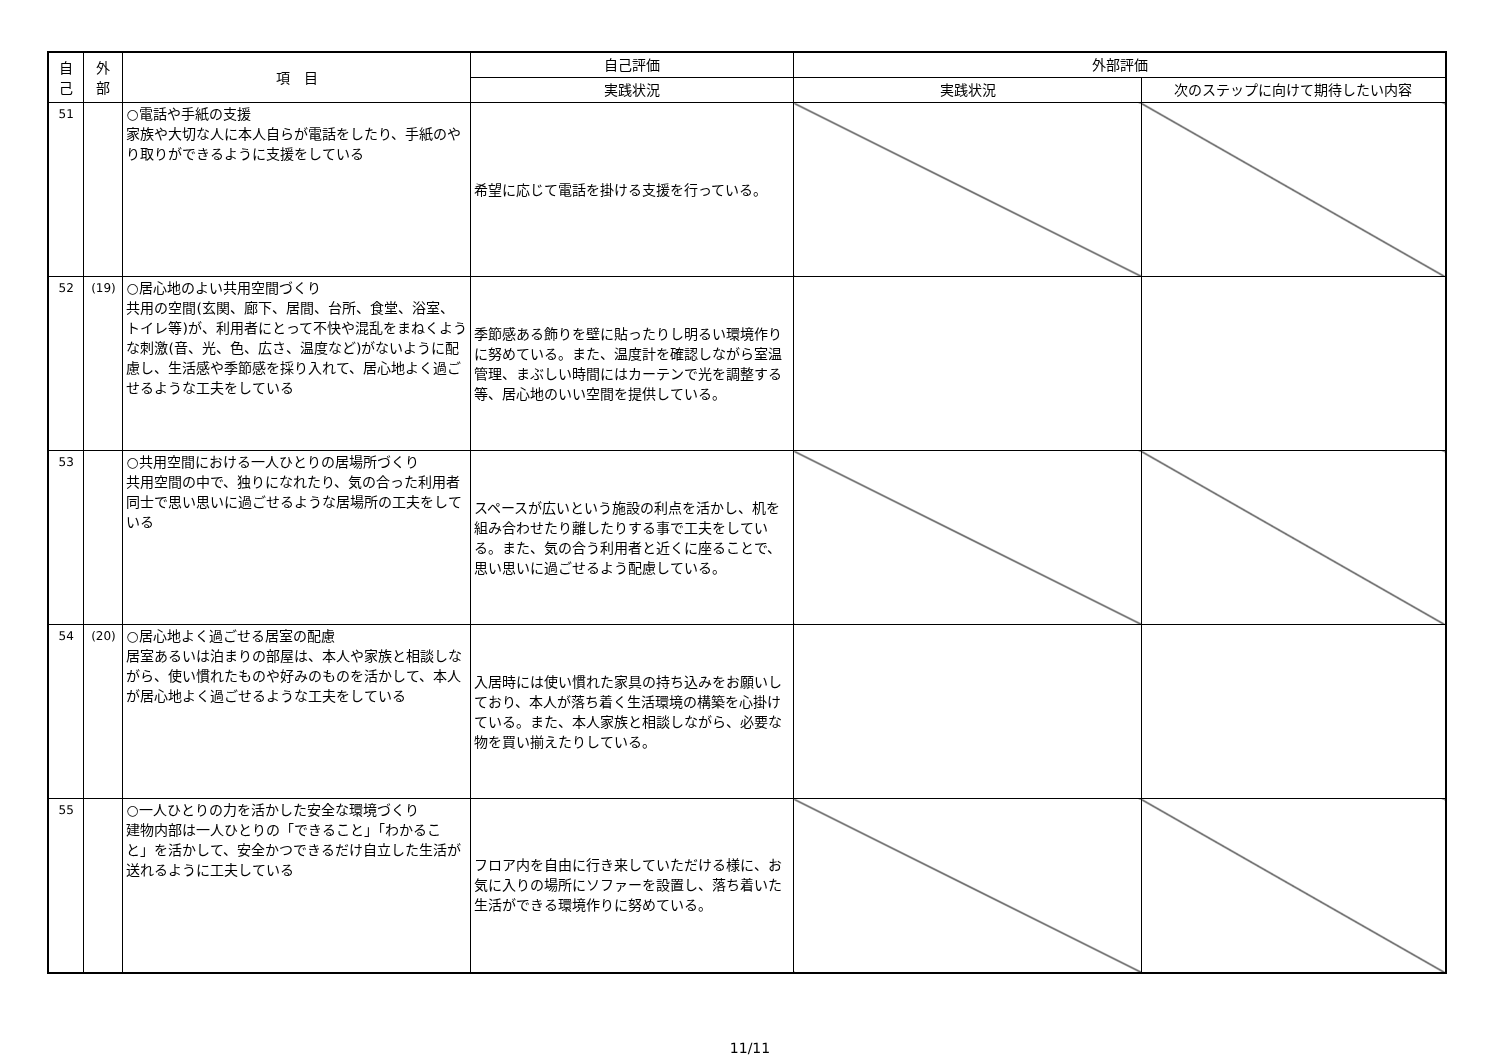| 自 己 | 外 部 | 項 目 | 自己評価 | 外部評価 | |
| --- | --- | --- | --- | --- | --- |
| | | | 実践状況 | 実践状況 | 次のステップに向けて期待したい内容 |
| 51 | | ○電話や手紙の支援 家族や大切な人に本人自らが電話をしたり、手紙のやり取りができるように支援をしている | 希望に応じて電話を掛ける支援を行っている。 | | |
| 52 | (19) | ○居心地のよい共用空間づくり 共用の空間(玄関、廊下、居間、台所、食堂、浴室、トイレ等)が、利用者にとって不快や混乱をまねくような刺激(音、光、色、広さ、温度など)がないように配慮し、生活感や季節感を採り入れて、居心地よく過ごせるような工夫をしている | 季節感ある飾りを壁に貼ったりし明るい環境作りに努めている。また、温度計を確認しながら室温管理、まぶしい時間にはカーテンで光を調整する等、居心地のいい空間を提供している。 | | |
| 53 | | ○共用空間における一人ひとりの居場所づくり 共用空間の中で、独りになれたり、気の合った利用者同士で思い思いに過ごせるような居場所の工夫をしている | スペースが広いという施設の利点を活かし、机を組み合わせたり離したりする事で工夫をしている。また、気の合う利用者と近くに座ることで、思い思いに過ごせるよう配慮している。 | | |
| 54 | (20) | ○居心地よく過ごせる居室の配慮 居室あるいは泊まりの部屋は、本人や家族と相談しながら、使い慣れたものや好みのものを活かして、本人が居心地よく過ごせるような工夫をしている | 入居時には使い慣れた家具の持ち込みをお願いしており、本人が落ち着く生活環境の構築を心掛けている。また、本人家族と相談しながら、必要な物を買い揃えたりしている。 | | |
| 55 | | ○一人ひとりの力を活かした安全な環境づくり 建物内部は一人ひとりの「できること」「わかること」を活かして、安全かつできるだけ自立した生活が送れるように工夫している | フロア内を自由に行き来していただける様に、お気に入りの場所にソファーを設置し、落ち着いた生活ができる環境作りに努めている。 | | |
11/11